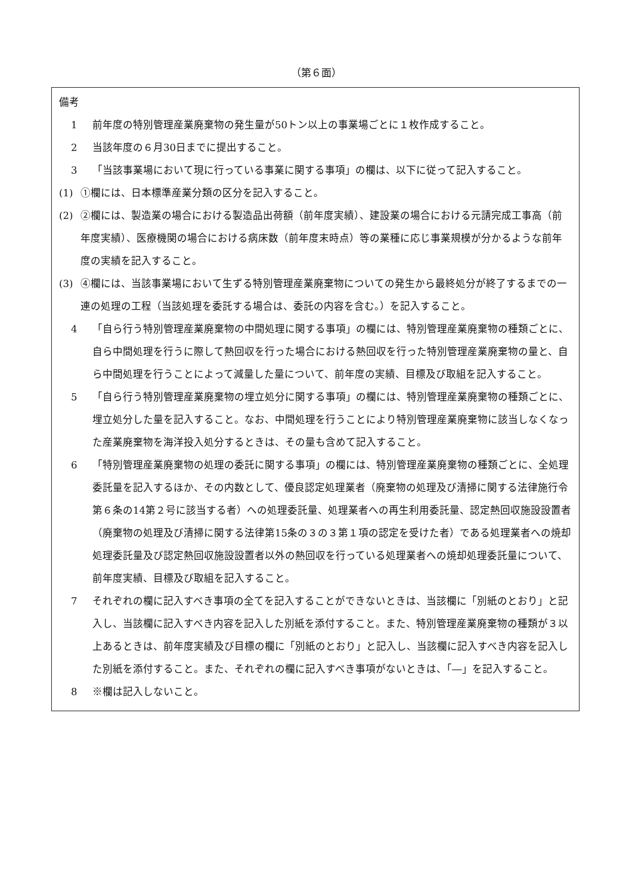（第６面）
備考
1 前年度の特別管理産業廃棄物の発生量が50トン以上の事業場ごとに１枚作成すること。
2 当該年度の６月30日までに提出すること。
3 「当該事業場において現に行っている事業に関する事項」の欄は、以下に従って記入すること。
(1) ①欄には、日本標準産業分類の区分を記入すること。
(2) ②欄には、製造業の場合における製造品出荷額（前年度実績）、建設業の場合における元請完成工事高（前年度実績）、医療機関の場合における病床数（前年度末時点）等の業種に応じ事業規模が分かるような前年度の実績を記入すること。
(3) ④欄には、当該事業場において生ずる特別管理産業廃棄物についての発生から最終処分が終了するまでの一連の処理の工程（当該処理を委託する場合は、委託の内容を含む。）を記入すること。
4 「自ら行う特別管理産業廃棄物の中間処理に関する事項」の欄には、特別管理産業廃棄物の種類ごとに、自ら中間処理を行うに際して熱回収を行った場合における熱回収を行った特別管理産業廃棄物の量と、自ら中間処理を行うことによって減量した量について、前年度の実績、目標及び取組を記入すること。
5 「自ら行う特別管理産業廃棄物の埋立処分に関する事項」の欄には、特別管理産業廃棄物の種類ごとに、埋立処分した量を記入すること。なお、中間処理を行うことにより特別管理産業廃棄物に該当しなくなった産業廃棄物を海洋投入処分するときは、その量も含めて記入すること。
6 「特別管理産業廃棄物の処理の委託に関する事項」の欄には、特別管理産業廃棄物の種類ごとに、全処理委託量を記入するほか、その内数として、優良認定処理業者（廃棄物の処理及び清掃に関する法律施行令第６条の14第２号に該当する者）への処理委託量、処理業者への再生利用委託量、認定熱回収施設設置者（廃棄物の処理及び清掃に関する法律第15条の３の３第１項の認定を受けた者）である処理業者への焼却処理委託量及び認定熱回収施設設置者以外の熱回収を行っている処理業者への焼却処理委託量について、前年度実績、目標及び取組を記入すること。
7 それぞれの欄に記入すべき事項の全てを記入することができないときは、当該欄に「別紙のとおり」と記入し、当該欄に記入すべき内容を記入した別紙を添付すること。また、特別管理産業廃棄物の種類が３以上あるときは、前年度実績及び目標の欄に「別紙のとおり」と記入し、当該欄に記入すべき内容を記入した別紙を添付すること。また、それぞれの欄に記入すべき事項がないときは、「―」を記入すること。
8 ※欄は記入しないこと。